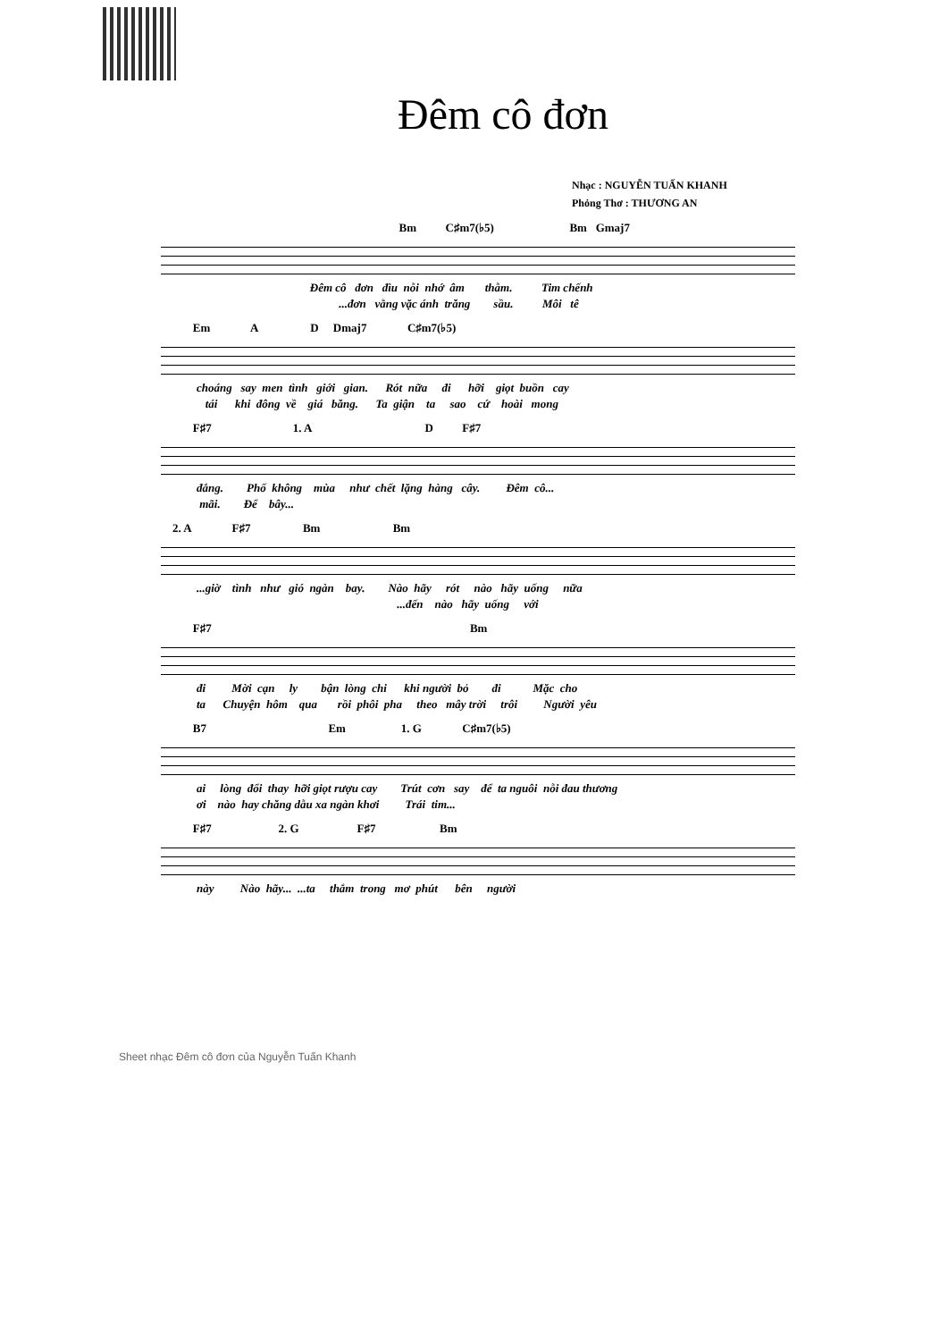Đêm cô đơn
Nhạc : NGUYỄN TUẤN KHANH
Phỏng Thơ : THƯƠNG AN
Bm C♯m7(♭5) Bm Gmaj7
Đêm cô đơn đìu nỗi nhớ âm thẫm. Tim chếnh ...đơn vằng vặc ánh trăng sầu. Môi tê
Em A D Dmaj7 C♯m7(♭5)
choáng say men tình giới gian. Rót nữa đi hỡi giọt buồn cay tái khi đông về giá băng. Ta giận ta sao cứ hoài mong
F♯7 1. A D F♯7
đắng. Phố không mùa như chết lặng hàng cây. Đêm cô... mãi. Để bây...
2. A F♯7 Bm Bm
...giờ tình như gió ngàn bay. Nào hãy rót nào hãy uống nữa ...đến nào hãy uống với
F♯7 Bm
đi Mời cạn ly bận lòng chi khi người bỏ đi Mặc cho ta Chuyện hôm qua rồi phôi pha theo mây trời trôi Người yêu
B7 Em 1. G C♯m7(♭5)
ai lòng đổi thay hỡi giọt rượu cay Trút cơn say để ta nguôi nỗi đau thương ơi nào hay chăng dẫu xa ngàn khơi Trái tim...
F♯7 2. G F♯7 Bm
này Nào hãy... ...ta thắm trong mơ phút bên người
Sheet nhạc Đêm cô đơn của Nguyễn Tuấn Khanh